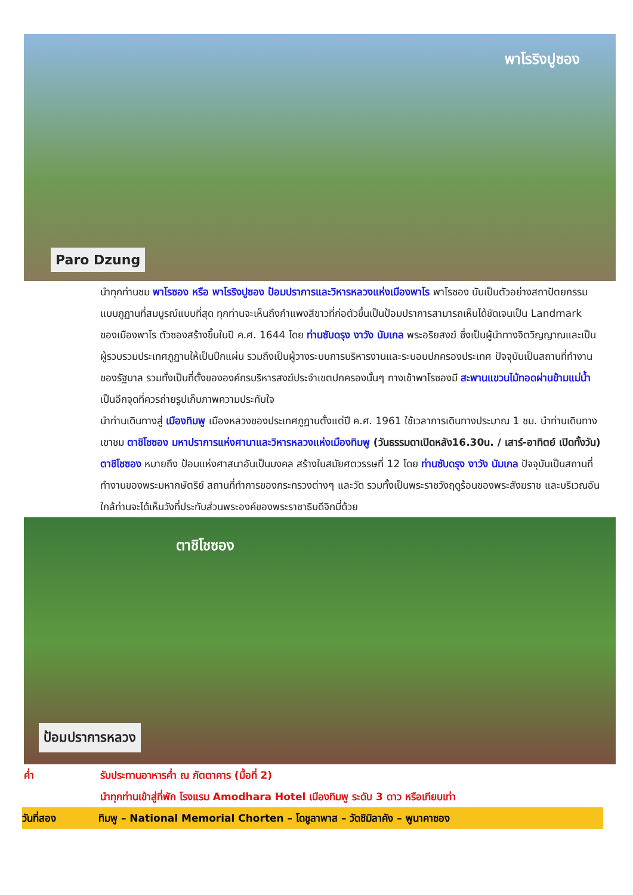พาโรริงปูซอง
Paro Dzung
นำทุกท่านชม พาโรซอง หรือ พาโรริงปูซอง ป้อมปราการและวิหารหลวงแห่งเมืองพาโร พาโรซอง นับเป็นตัวอย่างสถาปัตยกรรมแบบภูฏานที่สมบูรณ์แบบที่สุด ทุกท่านจะเห็นถึงกำแพงสีขาวที่ก่อตัวขึ้นเป็นป้อมปราการสามารถเห็นได้ชัดเจนเป็น Landmark ของเมืองพาโร ตัวซองสร้างขึ้นในปี ค.ศ. 1644 โดย ท่านซับดรุง งาวัง นัมเกล พระอริยสงฆ์ ซึ่งเป็นผู้นำทางจิตวิญญาณและเป็นผู้รวบรวมประเทศภูฏานให้เป็นปึกแผ่น รวมถึงเป็นผู้วางระบบการบริหารงานและระบอบปกครองประเทศ ปัจจุบันเป็นสถานที่ทำงานของรัฐบาล รวมทั้งเป็นที่ตั้งขององค์กรบริหารสงฆ์ประจำเขตปกครองนั้นๆ ทางเข้าพาโรซองมี สะพานแขวนไม้ทอดผ่านข้ามแม่น้ำ เป็นอีกจุดที่ควรถ่ายรูปเก็บภาพความประทับใจ
นำท่านเดินทางสู่ เมืองทิมพู เมืองหลวงของประเทศภูฏานตั้งแต่ปี ค.ศ. 1961 ใช้เวลาการเดินทางประมาณ 1 ชม. นำท่านเดินทางเขาชม ตาชิโชซอง มหาปราการแห่งศานาและวิหารหลวงแห่งเมืองทิมพู (วันธรรมดาเปิดหลัง16.30น. / เสาร์-อาทิตย์ เปิดทั้งวัน) ตาชิโชซอง หมายถึง ป้อมแห่งศาสนาอันเป็นมงคล สร้างในสมัยศตวรรษที่ 12 โดย ท่านซับดรุง งาวัง นัมเกล ปัจจุบันเป็นสถานที่ทำงานของพระมหากษัตริย์ สถานที่ทำการของกระทรวงต่างๆ และวัด รวมทั้งเป็นพระราชวังฤดูร้อนของพระสังฆราช และบริเวณอันใกล้ท่านจะได้เห็นวังที่ประทับส่วนพระองค์ของพระราชาธิบดีจิกมี่ด้วย
ตาชิโชซอง
ป้อมปราการหลวง
ค่ำ รับประทานอาหารค่ำ ณ ภัตตาคาร (มื้อที่ 2)
นำทุกท่านเข้าสู่ที่พัก โรงแรม Amodhara Hotel เมืองทิมพู ระดับ 3 ดาว หรือเทียบเท่า
วันที่สอง ทิมพู – National Memorial Chorten – โดชูลาพาส – วัดชิมิลาคัง – พูนาคาซอง